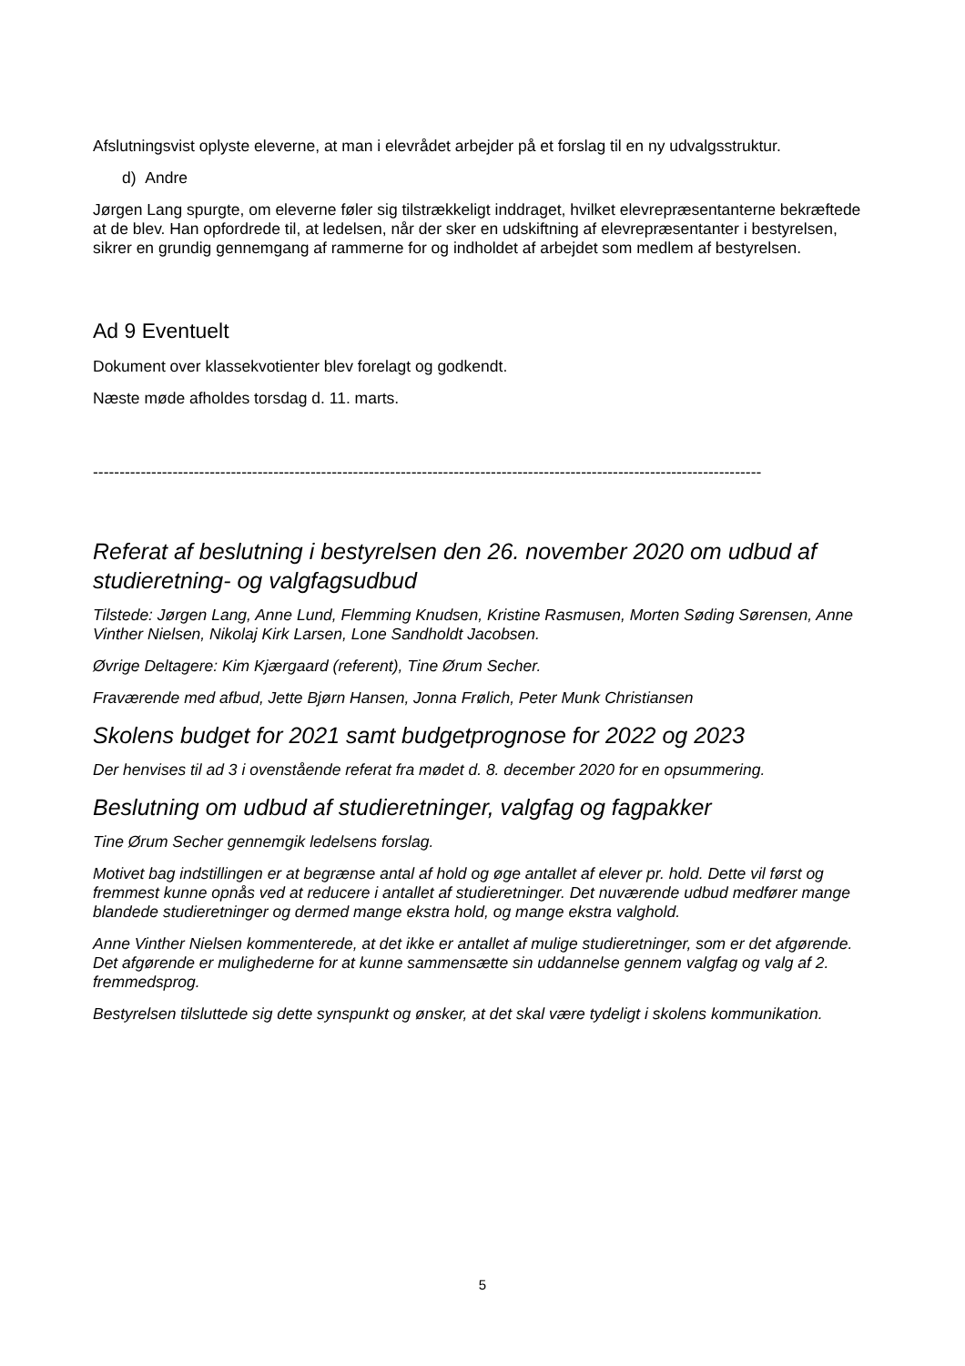Afslutningsvist oplyste eleverne, at man i elevrådet arbejder på et forslag til en ny udvalgsstruktur.
d) Andre
Jørgen Lang spurgte, om eleverne føler sig tilstrækkeligt inddraget, hvilket elevrepræsentanterne bekræftede at de blev. Han opfordrede til, at ledelsen, når der sker en udskiftning af elevrepræsentanter i bestyrelsen, sikrer en grundig gennemgang af rammerne for og indholdet af arbejdet som medlem af bestyrelsen.
Ad 9 Eventuelt
Dokument over klassekvotienter blev forelagt og godkendt.
Næste møde afholdes torsdag d. 11. marts.
------------------------------------------------------------------------------------------------------------------------------
Referat af beslutning i bestyrelsen den 26. november 2020 om udbud af studieretning- og valgfagsudbud
Tilstede: Jørgen Lang, Anne Lund, Flemming Knudsen, Kristine Rasmusen, Morten Søding Sørensen, Anne Vinther Nielsen, Nikolaj Kirk Larsen, Lone Sandholdt Jacobsen.
Øvrige Deltagere: Kim Kjærgaard (referent), Tine Ørum Secher.
Fraværende med afbud, Jette Bjørn Hansen, Jonna Frølich, Peter Munk Christiansen
Skolens budget for 2021 samt budgetprognose for 2022 og 2023
Der henvises til ad 3 i ovenstående referat fra mødet d. 8. december 2020 for en opsummering.
Beslutning om udbud af studieretninger, valgfag og fagpakker
Tine Ørum Secher gennemgik ledelsens forslag.
Motivet bag indstillingen er at begrænse antal af hold og øge antallet af elever pr. hold. Dette vil først og fremmest kunne opnås ved at reducere i antallet af studieretninger. Det nuværende udbud medfører mange blandede studieretninger og dermed mange ekstra hold, og mange ekstra valghold.
Anne Vinther Nielsen kommenterede, at det ikke er antallet af mulige studieretninger, som er det afgørende. Det afgørende er mulighederne for at kunne sammensætte sin uddannelse gennem valgfag og valg af 2. fremmedsprog.
Bestyrelsen tilsluttede sig dette synspunkt og ønsker, at det skal være tydeligt i skolens kommunikation.
5